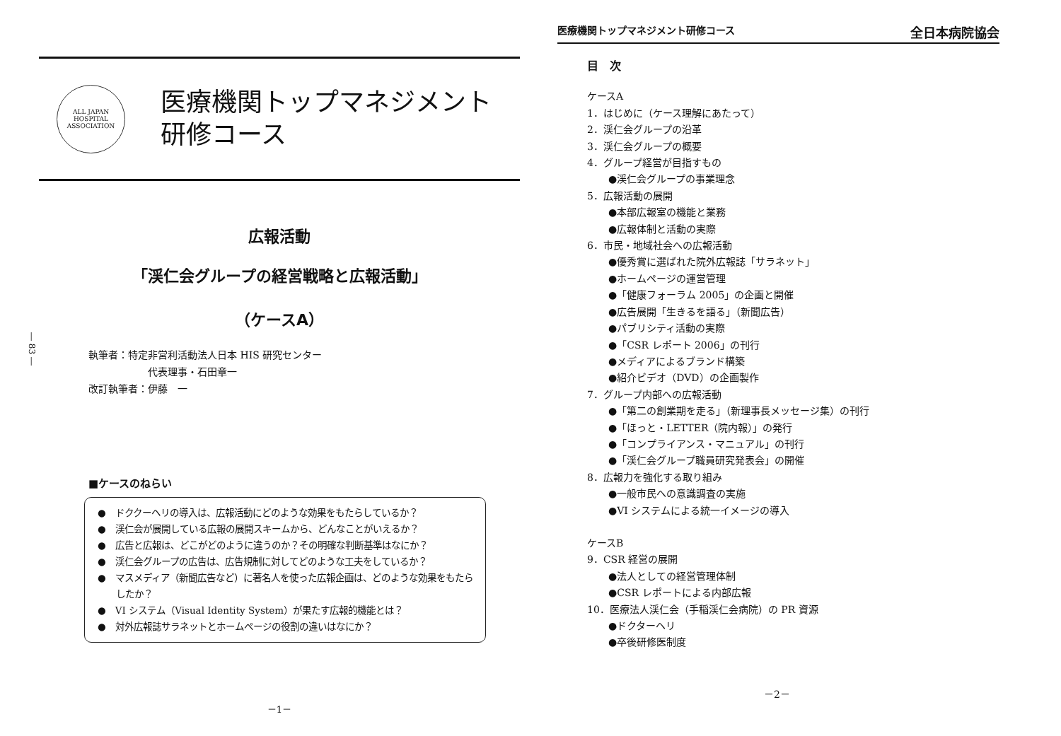ALL JAPAN HOSPITAL ASSOCIATION
医療機関トップマネジメント
研修コース
広報活動
「渓仁会グループの経営戦略と広報活動」
（ケースA）
執筆者：特定非営利活動法人日本 HIS 研究センター
　　　　　　代表理事・石田章一
改訂執筆者：伊藤　一
― 83 ―
■ケースのねらい
●　ドククーヘリの導入は、広報活動にどのような効果をもたらしているか？
●　渓仁会が展開している広報の展開スキームから、どんなことがいえるか？
●　広告と広報は、どこがどのように違うのか？その明確な判断基準はなにか？
●　渓仁会グループの広告は、広告規制に対してどのような工夫をしているか？
●　マスメディア（新聞広告など）に著名人を使った広報企画は、どのような効果をもたらしたか？
●　VI システム（Visual Identity System）が果たす広報的機能とは？
●　対外広報誌サラネットとホームページの役割の違いはなにか？
－1－
医療機関トップマネジメント研修コース 全日本病院協会
目　次
ケースA
1．はじめに（ケース理解にあたって）
2．渓仁会グループの沿革
3．渓仁会グループの概要
4．グループ経営が目指すもの
●渓仁会グループの事業理念
5．広報活動の展開
●本部広報室の機能と業務
●広報体制と活動の実際
6．市民・地域社会への広報活動
●優秀賞に選ばれた院外広報誌「サラネット」
●ホームページの運営管理
●「健康フォーラム 2005」の企画と開催
●広告展開「生きるを語る」（新聞広告）
●パブリシティ活動の実際
●「CSR レポート 2006」の刊行
●メディアによるブランド構築
●紹介ビデオ（DVD）の企画製作
7．グループ内部への広報活動
●「第二の創業期を走る」（新理事長メッセージ集）の刊行
●「ほっと・LETTER（院内報）」の発行
●「コンプライアンス・マニュアル」の刊行
●「渓仁会グループ職員研究発表会」の開催
8．広報力を強化する取り組み
●一般市民への意識調査の実施
●VI システムによる統一イメージの導入
ケースB
9．CSR 経営の展開
●法人としての経営管理体制
●CSR レポートによる内部広報
10．医療法人渓仁会（手稲渓仁会病院）の PR 資源
●ドクターヘリ
●卒後研修医制度
－2－